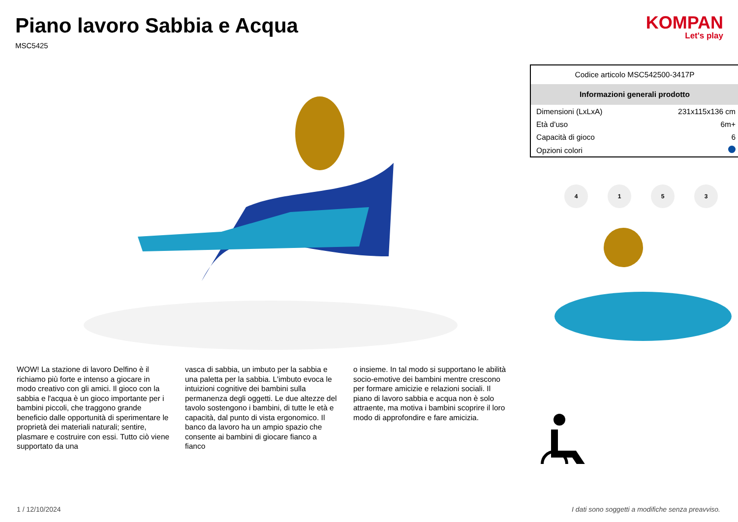Piano lavoro Sabbia e Acqua
MSC5425
KOMPAN
Let's play
WOW! La stazione di lavoro Delfino è il richiamo più forte e intenso a giocare in modo creativo con gli amici. Il gioco con la sabbia e l'acqua è un gioco importante per i bambini piccoli, che traggono grande beneficio dalle opportunità di sperimentare le proprietà dei materiali naturali; sentire, plasmare e costruire con essi. Tutto ciò viene supportato da una
vasca di sabbia, un imbuto per la sabbia e una paletta per la sabbia. L'imbuto evoca le intuizioni cognitive dei bambini sulla permanenza degli oggetti. Le due altezze del tavolo sostengono i bambini, di tutte le età e capacità, dal punto di vista ergonomico. Il banco da lavoro ha un ampio spazio che consente ai bambini di giocare fianco a fianco
o insieme. In tal modo si supportano le abilità socio-emotive dei bambini mentre crescono per formare amicizie e relazioni sociali. Il piano di lavoro sabbia e acqua non è solo attraente, ma motiva i bambini scoprire il loro modo di approfondire e fare amicizia.
| Codice articolo MSC542500-3417P | |
| Informazioni generali prodotto | |
| Dimensioni (LxLxA) | 231x115x136 cm |
| Età d'uso | 6m+ |
| Capacità di gioco | 6 |
| Opzioni colori | |
4153
1 / 12/10/2024 I dati sono soggetti a modifiche senza preavviso.